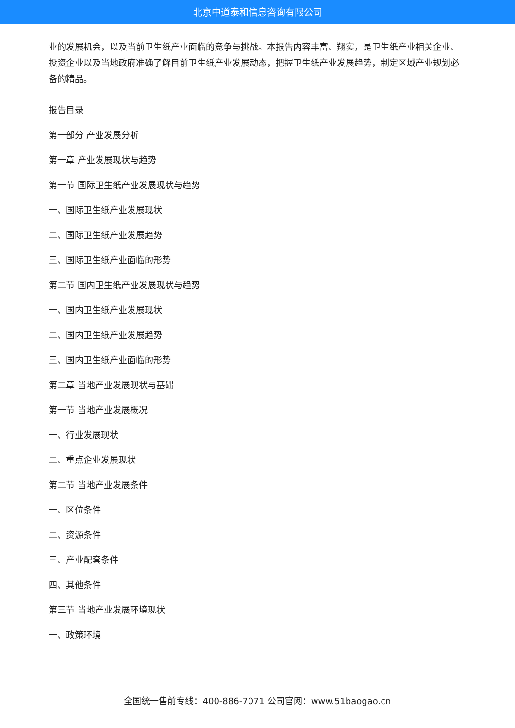北京中道泰和信息咨询有限公司
业的发展机会，以及当前卫生纸产业面临的竞争与挑战。本报告内容丰富、翔实，是卫生纸产业相关企业、投资企业以及当地政府准确了解目前卫生纸产业发展动态，把握卫生纸产业发展趋势，制定区域产业规划必备的精品。
报告目录
第一部分 产业发展分析
第一章 产业发展现状与趋势
第一节 国际卫生纸产业发展现状与趋势
一、国际卫生纸产业发展现状
二、国际卫生纸产业发展趋势
三、国际卫生纸产业面临的形势
第二节 国内卫生纸产业发展现状与趋势
一、国内卫生纸产业发展现状
二、国内卫生纸产业发展趋势
三、国内卫生纸产业面临的形势
第二章 当地产业发展现状与基础
第一节 当地产业发展概况
一、行业发展现状
二、重点企业发展现状
第二节 当地产业发展条件
一、区位条件
二、资源条件
三、产业配套条件
四、其他条件
第三节 当地产业发展环境现状
一、政策环境
全国统一售前专线：400-886-7071 公司官网：www.51baogao.cn